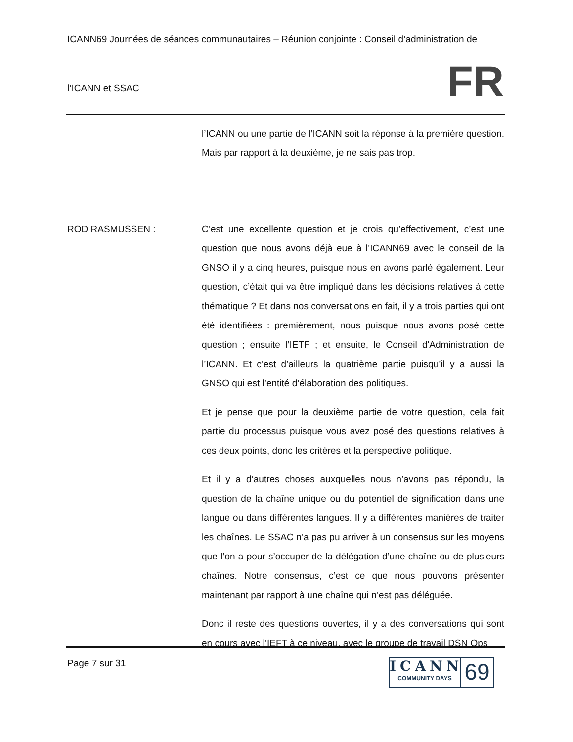ICANN69 Journées de séances communautaires – Réunion conjointe : Conseil d’administration de
l’ICANN et SSAC
FR
l’ICANN ou une partie de l’ICANN soit la réponse à la première question. Mais par rapport à la deuxième, je ne sais pas trop.
ROD RASMUSSEN : C’est une excellente question et je crois qu’effectivement, c’est une question que nous avons déjà eue à l’ICANN69 avec le conseil de la GNSO il y a cinq heures, puisque nous en avons parlé également. Leur question, c’était qui va être impliqué dans les décisions relatives à cette thématique ? Et dans nos conversations en fait, il y a trois parties qui ont été identifiées : premièrement, nous puisque nous avons posé cette question ; ensuite l’IETF ; et ensuite, le Conseil d'Administration de l’ICANN. Et c’est d’ailleurs la quatrième partie puisqu’il y a aussi la GNSO qui est l’entité d’élaboration des politiques.
Et je pense que pour la deuxième partie de votre question, cela fait partie du processus puisque vous avez posé des questions relatives à ces deux points, donc les critères et la perspective politique.
Et il y a d’autres choses auxquelles nous n’avons pas répondu, la question de la chaîne unique ou du potentiel de signification dans une langue ou dans différentes langues. Il y a différentes manières de traiter les chaînes. Le SSAC n’a pas pu arriver à un consensus sur les moyens que l’on a pour s’occuper de la délégation d’une chaîne ou de plusieurs chaînes. Notre consensus, c’est ce que nous pouvons présenter maintenant par rapport à une chaîne qui n’est pas déléguée.
Donc il reste des questions ouvertes, il y a des conversations qui sont en cours avec l’IEFT à ce niveau, avec le groupe de travail DSN Ops
Page 7 sur 31
ICANN
COMMUNITY DAYS
69